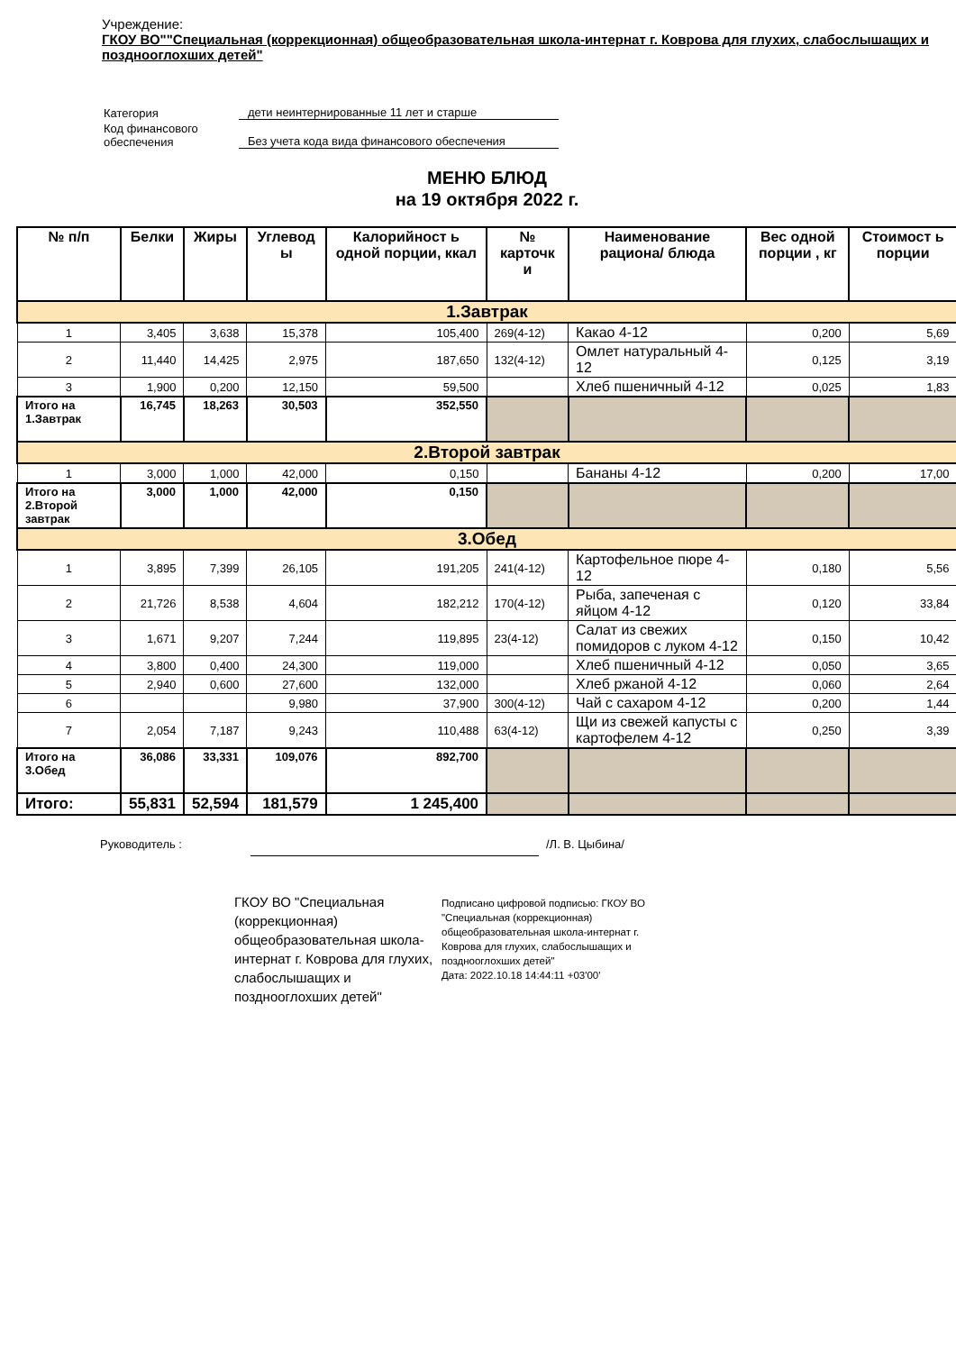Учреждение:
ГКОУ ВО""Специальная (коррекционная) общеобразовательная школа-интернат г. Коврова для глухих, слабослышащих и позднооглохших детей"
| Категория | дети неинтернированные 11 лет и старше |
| Код финансового обеспечения | Без учета кода вида финансового обеспечения |
МЕНЮ БЛЮД
на 19 октября 2022 г.
| № п/п | Белки | Жиры | Углевод ы | Калорийност ь одной порции, ккал | № карточк и | Наименование рациона/ блюда | Вес одной порции , кг | Стоимост ь порции |
| --- | --- | --- | --- | --- | --- | --- | --- | --- |
| 1.Завтрак | | | | | | | | |
| 1 | 3,405 | 3,638 | 15,378 | 105,400 | 269(4-12) | Какао 4-12 | 0,200 | 5,69 |
| 2 | 11,440 | 14,425 | 2,975 | 187,650 | 132(4-12) | Омлет натуральный 4-12 | 0,125 | 3,19 |
| 3 | 1,900 | 0,200 | 12,150 | 59,500 | | Хлеб пшеничный 4-12 | 0,025 | 1,83 |
| Итого на 1.Завтрак | 16,745 | 18,263 | 30,503 | 352,550 | | | | |
| 2.Второй завтрак | | | | | | | | |
| 1 | 3,000 | 1,000 | 42,000 | 0,150 | | Бананы 4-12 | 0,200 | 17,00 |
| Итого на 2.Второй завтрак | 3,000 | 1,000 | 42,000 | 0,150 | | | | |
| 3.Обед | | | | | | | | |
| 1 | 3,895 | 7,399 | 26,105 | 191,205 | 241(4-12) | Картофельное пюре 4-12 | 0,180 | 5,56 |
| 2 | 21,726 | 8,538 | 4,604 | 182,212 | 170(4-12) | Рыба, запеченая с яйцом 4-12 | 0,120 | 33,84 |
| 3 | 1,671 | 9,207 | 7,244 | 119,895 | 23(4-12) | Салат из свежих помидоров с луком 4-12 | 0,150 | 10,42 |
| 4 | 3,800 | 0,400 | 24,300 | 119,000 | | Хлеб пшеничный 4-12 | 0,050 | 3,65 |
| 5 | 2,940 | 0,600 | 27,600 | 132,000 | | Хлеб ржаной 4-12 | 0,060 | 2,64 |
| 6 | | | 9,980 | 37,900 | 300(4-12) | Чай с сахаром 4-12 | 0,200 | 1,44 |
| 7 | 2,054 | 7,187 | 9,243 | 110,488 | 63(4-12) | Щи из свежей капусты с картофелем 4-12 | 0,250 | 3,39 |
| Итого на 3.Обед | 36,086 | 33,331 | 109,076 | 892,700 | | | | |
| Итого: | 55,831 | 52,594 | 181,579 | 1 245,400 | | | | |
Руководитель : /Л. В. Цыбина/
ГКОУ ВО "Специальная (коррекционная) общеобразовательная школа-интернат г. Коврова для глухих, слабослышащих и позднооглохших детей"
Подписано цифровой подписью: ГКОУ ВО "Специальная (коррекционная) общеобразовательная школа-интернат г. Коврова для глухих, слабослышащих и позднооглохших детей"
Дата: 2022.10.18 14:44:11 +03'00'